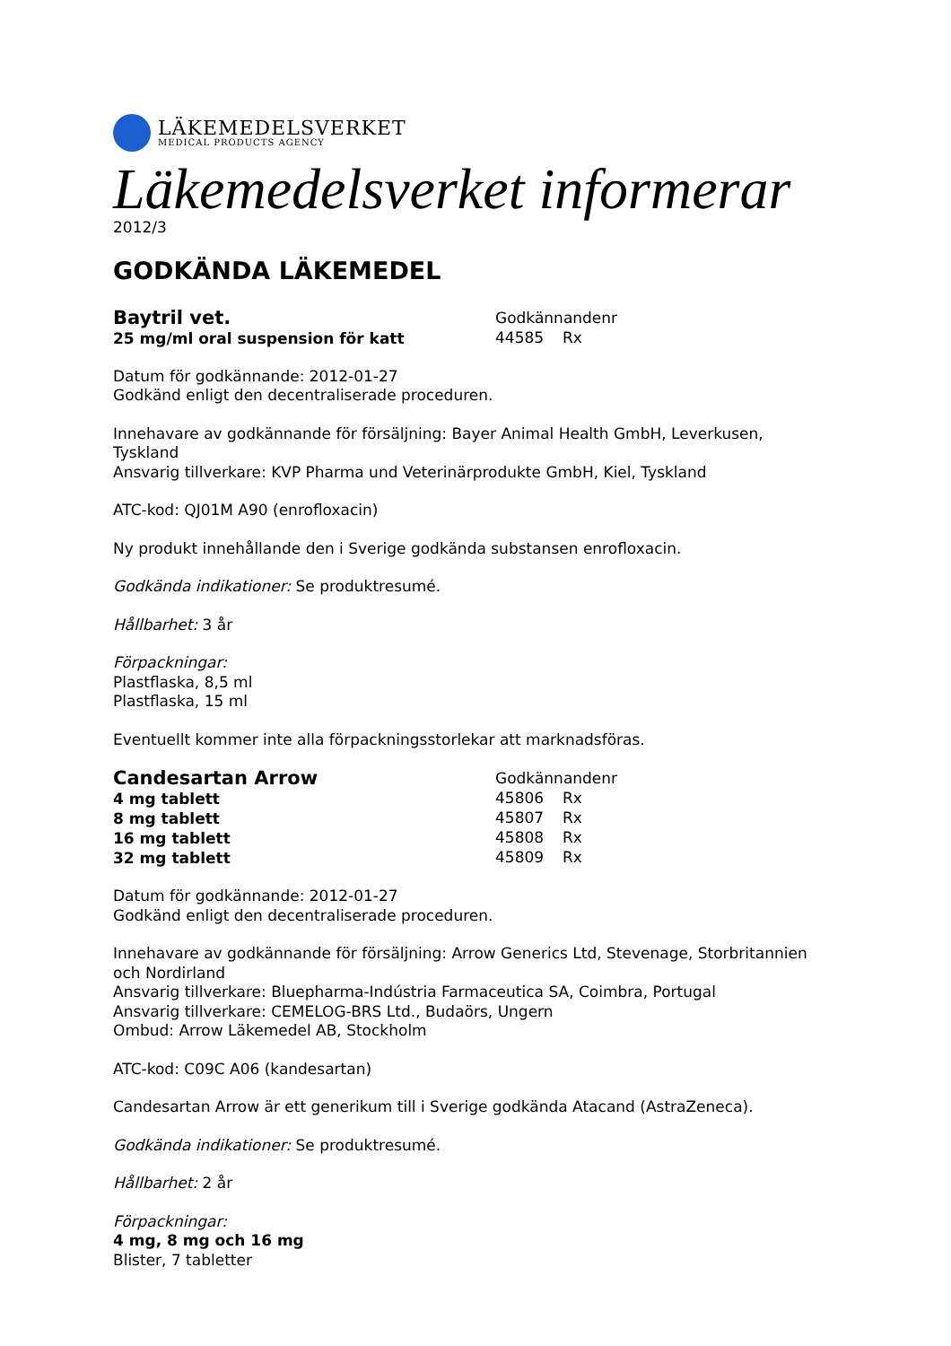LÄKEMEDELSVERKET
MEDICAL PRODUCTS AGENCY
Läkemedelsverket informerar
2012/3
GODKÄNDA LÄKEMEDEL
Baytril vet.
25 mg/ml oral suspension för katt
Godkännandenr
44585 Rx
Datum för godkännande: 2012-01-27
Godkänd enligt den decentraliserade proceduren.
Innehavare av godkännande för försäljning: Bayer Animal Health GmbH, Leverkusen, Tyskland
Ansvarig tillverkare: KVP Pharma und Veterinärprodukte GmbH, Kiel, Tyskland
ATC-kod: QJ01M A90 (enrofloxacin)
Ny produkt innehållande den i Sverige godkända substansen enrofloxacin.
Godkända indikationer: Se produktresumé.
Hållbarhet: 3 år
Förpackningar:
Plastflaska, 8,5 ml
Plastflaska, 15 ml
Eventuellt kommer inte alla förpackningsstorlekar att marknadsföras.
Candesartan Arrow
4 mg tablett
8 mg tablett
16 mg tablett
32 mg tablett
Godkännandenr
45806 Rx
45807 Rx
45808 Rx
45809 Rx
Datum för godkännande: 2012-01-27
Godkänd enligt den decentraliserade proceduren.
Innehavare av godkännande för försäljning: Arrow Generics Ltd, Stevenage, Storbritannien och Nordirland
Ansvarig tillverkare: Bluepharma-Indústria Farmaceutica SA, Coimbra, Portugal
Ansvarig tillverkare: CEMELOG-BRS Ltd., Budaörs, Ungern
Ombud: Arrow Läkemedel AB, Stockholm
ATC-kod: C09C A06 (kandesartan)
Candesartan Arrow är ett generikum till i Sverige godkända Atacand (AstraZeneca).
Godkända indikationer: Se produktresumé.
Hållbarhet: 2 år
Förpackningar:
4 mg, 8 mg och 16 mg
Blister, 7 tabletter